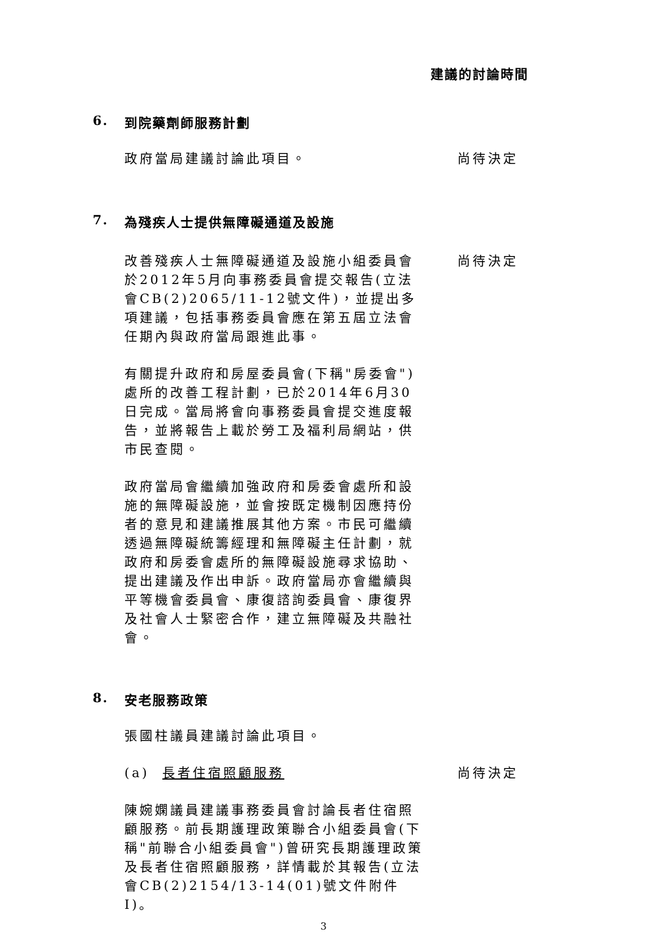建議的討論時間
6. 到院藥劑師服務計劃
政府當局建議討論此項目。 尚待決定
7. 為殘疾人士提供無障礙通道及設施
改善殘疾人士無障礙通道及設施小組委員會於2012年5月向事務委員會提交報告(立法會CB(2)2065/11-12號文件)，並提出多項建議，包括事務委員會應在第五屆立法會任期內與政府當局跟進此事。
尚待決定
有關提升政府和房屋委員會(下稱"房委會")處所的改善工程計劃，已於2014年6月30日完成。當局將會向事務委員會提交進度報告，並將報告上載於勞工及福利局網站，供市民查閱。
政府當局會繼續加強政府和房委會處所和設施的無障礙設施，並會按既定機制因應持份者的意見和建議推展其他方案。市民可繼續透過無障礙統籌經理和無障礙主任計劃，就政府和房委會處所的無障礙設施尋求協助、提出建議及作出申訴。政府當局亦會繼續與平等機會委員會、康復諮詢委員會、康復界及社會人士緊密合作，建立無障礙及共融社會。
8. 安老服務政策
張國柱議員建議討論此項目。
(a) 長者住宿照顧服務 尚待決定
陳婉嫻議員建議事務委員會討論長者住宿照顧服務。前長期護理政策聯合小組委員會(下稱"前聯合小組委員會")曾研究長期護理政策及長者住宿照顧服務，詳情載於其報告(立法會CB(2)2154/13-14(01)號文件附件I)。
3